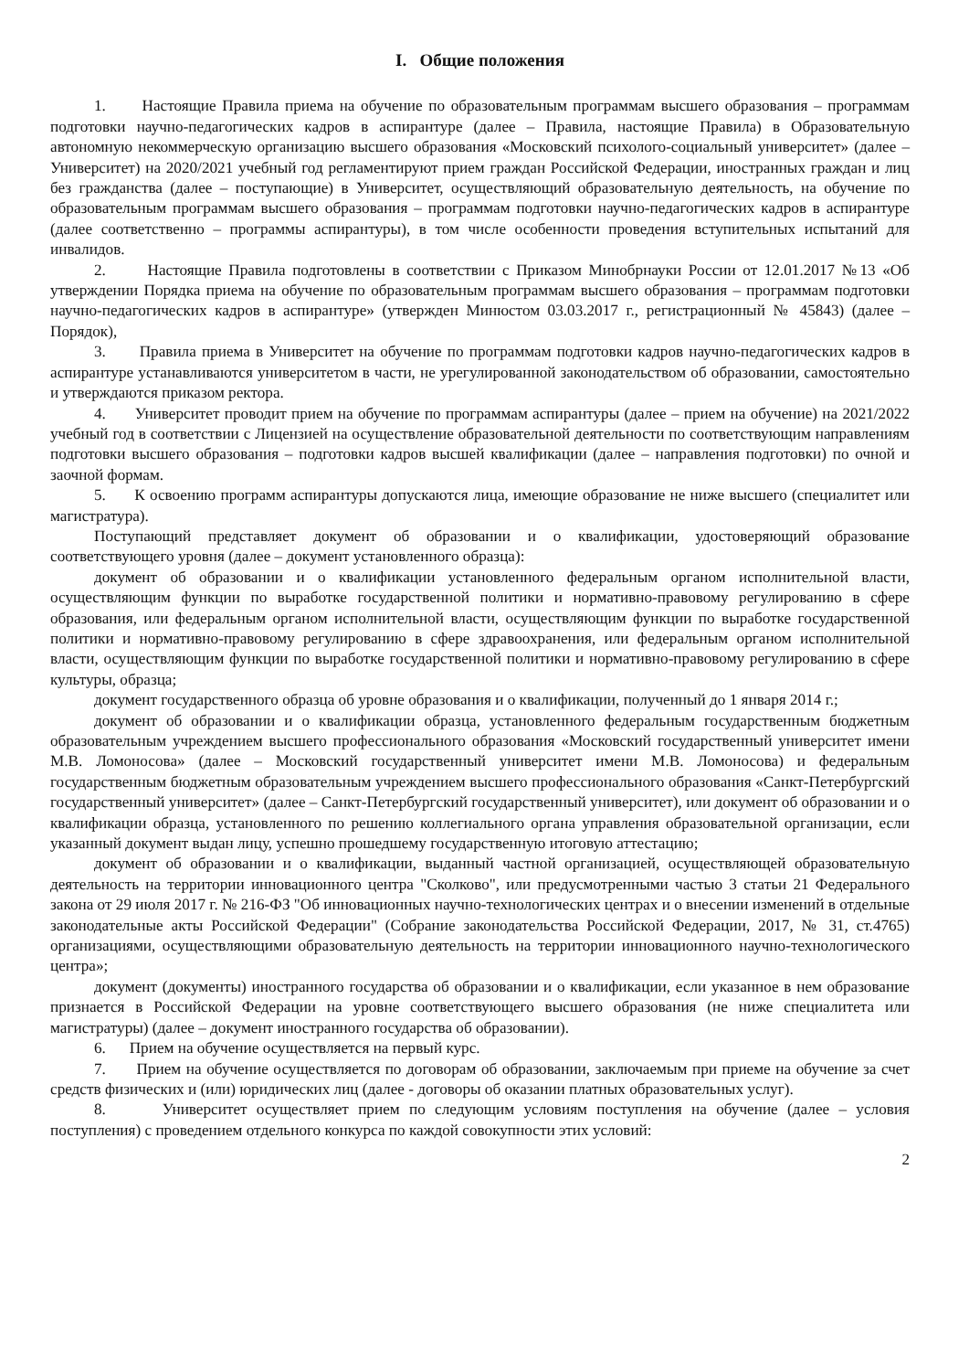I. Общие положения
1. Настоящие Правила приема на обучение по образовательным программам высшего образования – программам подготовки научно-педагогических кадров в аспирантуре (далее – Правила, настоящие Правила) в Образовательную автономную некоммерческую организацию высшего образования «Московский психолого-социальный университет» (далее – Университет) на 2020/2021 учебный год регламентируют прием граждан Российской Федерации, иностранных граждан и лиц без гражданства (далее – поступающие) в Университет, осуществляющий образовательную деятельность, на обучение по образовательным программам высшего образования – программам подготовки научно-педагогических кадров в аспирантуре (далее соответственно – программы аспирантуры), в том числе особенности проведения вступительных испытаний для инвалидов.
2. Настоящие Правила подготовлены в соответствии с Приказом Минобрнауки России от 12.01.2017 №13 «Об утверждении Порядка приема на обучение по образовательным программам высшего образования – программам подготовки научно-педагогических кадров в аспирантуре» (утвержден Минюстом 03.03.2017 г., регистрационный № 45843) (далее – Порядок),
3. Правила приема в Университет на обучение по программам подготовки кадров научно-педагогических кадров в аспирантуре устанавливаются университетом в части, не урегулированной законодательством об образовании, самостоятельно и утверждаются приказом ректора.
4. Университет проводит прием на обучение по программам аспирантуры (далее – прием на обучение) на 2021/2022 учебный год в соответствии с Лицензией на осуществление образовательной деятельности по соответствующим направлениям подготовки высшего образования – подготовки кадров высшей квалификации (далее – направления подготовки) по очной и заочной формам.
5. К освоению программ аспирантуры допускаются лица, имеющие образование не ниже высшего (специалитет или магистратура).
Поступающий представляет документ об образовании и о квалификации, удостоверяющий образование соответствующего уровня (далее – документ установленного образца):
документ об образовании и о квалификации установленного федеральным органом исполнительной власти, осуществляющим функции по выработке государственной политики и нормативно-правовому регулированию в сфере образования, или федеральным органом исполнительной власти, осуществляющим функции по выработке государственной политики и нормативно-правовому регулированию в сфере здравоохранения, или федеральным органом исполнительной власти, осуществляющим функции по выработке государственной политики и нормативно-правовому регулированию в сфере культуры, образца;
документ государственного образца об уровне образования и о квалификации, полученный до 1 января 2014 г.;
документ об образовании и о квалификации образца, установленного федеральным государственным бюджетным образовательным учреждением высшего профессионального образования «Московский государственный университет имени М.В. Ломоносова» (далее – Московский государственный университет имени М.В. Ломоносова) и федеральным государственным бюджетным образовательным учреждением высшего профессионального образования «Санкт-Петербургский государственный университет» (далее – Санкт-Петербургский государственный университет), или документ об образовании и о квалификации образца, установленного по решению коллегиального органа управления образовательной организации, если указанный документ выдан лицу, успешно прошедшему государственную итоговую аттестацию;
документ об образовании и о квалификации, выданный частной организацией, осуществляющей образовательную деятельность на территории инновационного центра "Сколково", или предусмотренными частью 3 статьи 21 Федерального закона от 29 июля 2017 г. № 216-ФЗ "Об инновационных научно-технологических центрах и о внесении изменений в отдельные законодательные акты Российской Федерации" (Собрание законодательства Российской Федерации, 2017, № 31, ст.4765) организациями, осуществляющими образовательную деятельность на территории инновационного научно-технологического центра»;
документ (документы) иностранного государства об образовании и о квалификации, если указанное в нем образование признается в Российской Федерации на уровне соответствующего высшего образования (не ниже специалитета или магистратуры) (далее – документ иностранного государства об образовании).
6. Прием на обучение осуществляется на первый курс.
7. Прием на обучение осуществляется по договорам об образовании, заключаемым при приеме на обучение за счет средств физических и (или) юридических лиц (далее - договоры об оказании платных образовательных услуг).
8. Университет осуществляет прием по следующим условиям поступления на обучение (далее – условия поступления) с проведением отдельного конкурса по каждой совокупности этих условий:
2